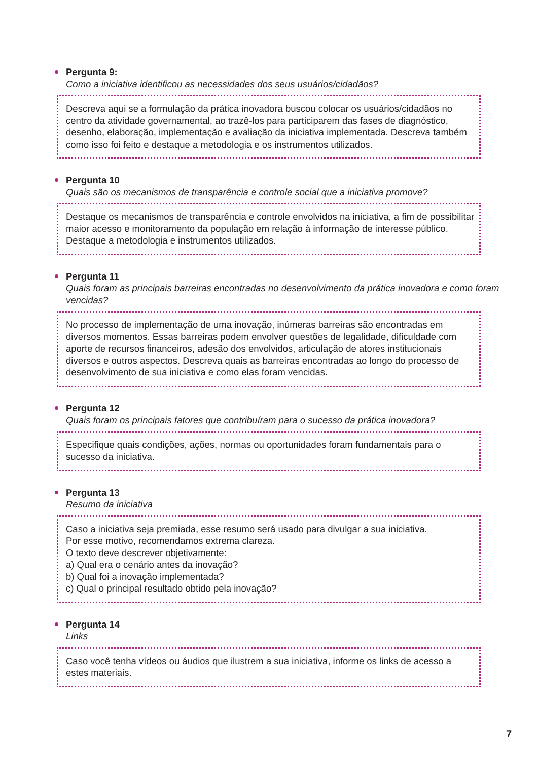Pergunta 9:
Como a iniciativa identificou as necessidades dos seus usuários/cidadãos?
Descreva aqui se a formulação da prática inovadora buscou colocar os usuários/cidadãos no centro da atividade governamental, ao trazê-los para participarem das fases de diagnóstico, desenho, elaboração, implementação e avaliação da iniciativa implementada. Descreva também como isso foi feito e destaque a metodologia e os instrumentos utilizados.
Pergunta 10
Quais são os mecanismos de transparência e controle social que a iniciativa promove?
Destaque os mecanismos de transparência e controle envolvidos na iniciativa, a fim de possibilitar maior acesso e monitoramento da população em relação à informação de interesse público. Destaque a metodologia e instrumentos utilizados.
Pergunta 11
Quais foram as principais barreiras encontradas no desenvolvimento da prática inovadora e como foram vencidas?
No processo de implementação de uma inovação, inúmeras barreiras são encontradas em diversos momentos. Essas barreiras podem envolver questões de legalidade, dificuldade com aporte de recursos financeiros, adesão dos envolvidos, articulação de atores institucionais diversos e outros aspectos. Descreva quais as barreiras encontradas ao longo do processo de desenvolvimento de sua iniciativa e como elas foram vencidas.
Pergunta 12
Quais foram os principais fatores que contribuíram para o sucesso da prática inovadora?
Especifique quais condições, ações, normas ou oportunidades foram fundamentais para o sucesso da iniciativa.
Pergunta 13
Resumo da iniciativa
Caso a iniciativa seja premiada, esse resumo será usado para divulgar a sua iniciativa.
Por esse motivo, recomendamos extrema clareza.
O texto deve descrever objetivamente:
a) Qual era o cenário antes da inovação?
b) Qual foi a inovação implementada?
c) Qual o principal resultado obtido pela inovação?
Pergunta 14
Links
Caso você tenha vídeos ou áudios que ilustrem a sua iniciativa, informe os links de acesso a estes materiais.
7